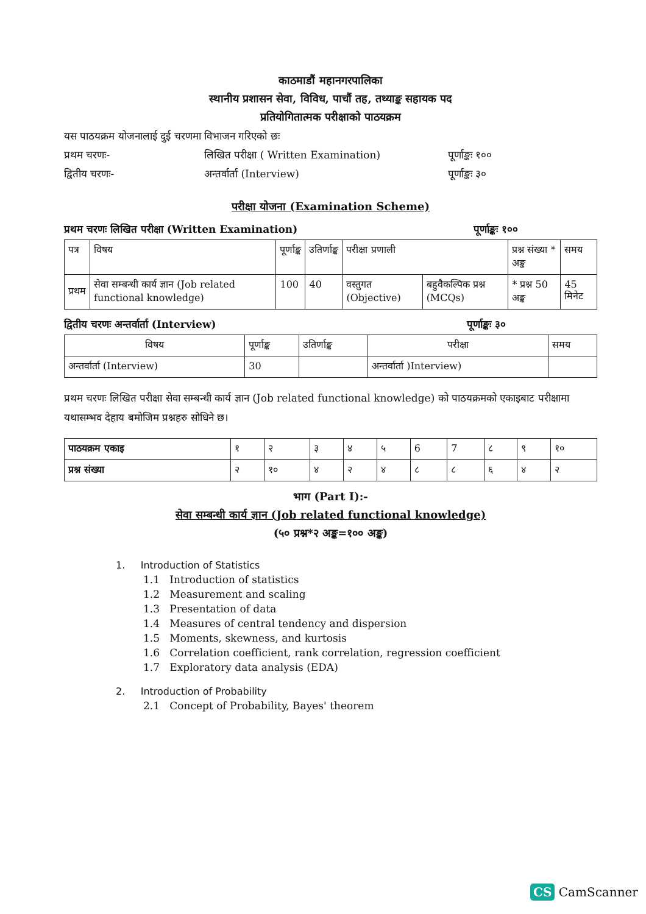काठमाडौं महानगरपालिका
स्थानीय प्रशासन सेवा, विविध, पाचौं तह, तथ्याङ्क सहायक पद
प्रतियोगितात्मक परीक्षाको पाठयक्रम
यस पाठयक्रम योजनालाई दुई चरणमा विभाजन गरिएको छः
प्रथम चरणः- लिखित परीक्षा ( Written Examination) पूर्णाङ्कः १००
द्वितीय चरणः- अन्तर्वार्ता (Interview) पूर्णाङ्कः ३०
परीक्षा योजना (Examination Scheme)
प्रथम चरणः लिखित परीक्षा (Written Examination) पूर्णाङ्कः १००
| पत्र | विषय | पूर्णाङ्क | उतिर्णाङ्क | परीक्षा प्रणाली | | प्रश्न संख्या * अङ्क | समय |
| --- | --- | --- | --- | --- | --- | --- | --- |
| प्रथम | सेवा सम्बन्धी कार्य ज्ञान (Job related functional knowledge) | 100 | 40 | वस्तुगत (Objective) | बहुवैकल्पिक प्रश्न (MCQs) | * प्रश्न 50 अङ्क | 45 मिनेट |
द्वितीय चरणः अन्तर्वार्ता (Interview) पूर्णाङ्कः ३०
| विषय | पूर्णाङ्क | उतिर्णाङ्क | परीक्षा | समय |
| --- | --- | --- | --- | --- |
| अन्तर्वार्ता (Interview) | 30 | | अन्तर्वार्ता )Interview) | |
प्रथम चरणः लिखित परीक्षा सेवा सम्बन्धी कार्य ज्ञान (Job related functional knowledge) को पाठयक्रमको एकाइबाट परीक्षामा यथासम्भव देहाय बमोजिम प्रश्नहरु सोधिने छ।
| पाठयक्रम एकाइ | १ | २ | ३ | ४ | ५ | 6 | 7 | ८ | ९ | १० |
| प्रश्न संख्या | २ | १० | ४ | २ | ४ | ८ | ८ | ६ | ४ | २ |
भाग (Part I):-
सेवा सम्बन्धी कार्य ज्ञान (Job related functional knowledge)
(५० प्रश्न*२ अङ्क=१०० अङ्क)
1. Introduction of Statistics
1.1 Introduction of statistics
1.2 Measurement and scaling
1.3 Presentation of data
1.4 Measures of central tendency and dispersion
1.5 Moments, skewness, and kurtosis
1.6 Correlation coefficient, rank correlation, regression coefficient
1.7 Exploratory data analysis (EDA)
2. Introduction of Probability
2.1 Concept of Probability, Bayes' theorem
CS CamScanner